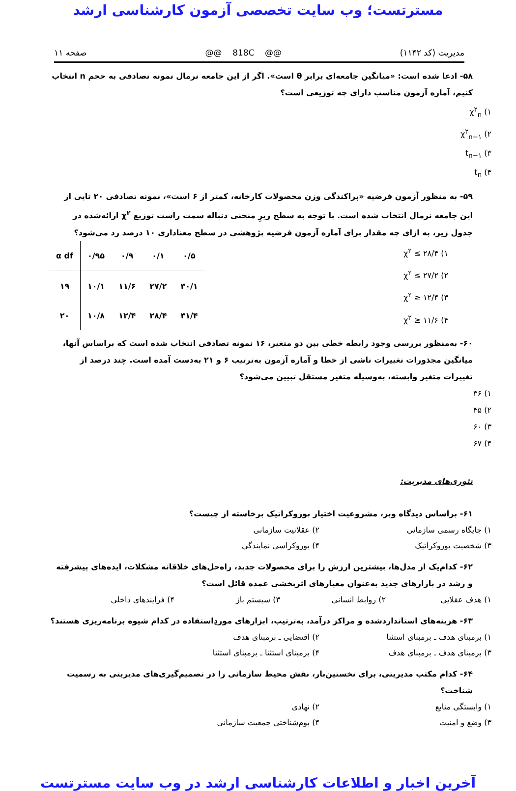مسترتست؛ وب سایت تخصصی آزمون کارشناسی ارشد
مدیریت (کد ۱۱۴۲) @@ 818C @@ صفحه ۱۱
۵۸- ادعا شده است: «میانگین جامعه‌ای برابر θ است». اگر از این جامعه نرمال نمونه تصادفی به حجم n انتخاب کنیم، آماره آزمون مناسب دارای چه توزیعی است؟
۱) χ<sup>۲</sup><sub>n</sub>
۲) χ<sup>۲</sup><sub>n−۱</sub>
۳) t<sub>n−۱</sub>
۴) t<sub>n</sub>
۵۹- به منظور آزمون فرضیه «پراکندگی وزن محصولات کارخانه، کمتر از ۶ است»، نمونه تصادفی ۲۰ تایی از این جامعه نرمال انتخاب شده است. با توجه به سطح زیرِ منحنی دنباله سمت راست توزیع χ<sup>۲</sup> ارائه‌شده در جدول زیر، به ازای چه مقدار برای آماره آزمون فرضیه پژوهشی در سطح معناداری ۱۰ درصد رد می‌شود؟
۱) χ<sup>۲</sup> ≤ ۲۸/۴
۲) χ<sup>۲</sup> ≤ ۲۷/۲
۳) χ<sup>۲</sup> ≥ ۱۲/۴
۴) χ<sup>۲</sup> ≥ ۱۱/۶
| α df | ۰/۹۵ | ۰/۹ | ۰/۱ | ۰/۵ |
| --- | --- | --- | --- | --- |
| ۱۹ | ۱۰/۱ | ۱۱/۶ | ۲۷/۲ | ۳۰/۱ |
| ۲۰ | ۱۰/۸ | ۱۲/۴ | ۲۸/۴ | ۳۱/۴ |
۶۰- به‌منظور بررسی وجود رابطه خطی بین دو متغیر، ۱۶ نمونه تصادفی انتخاب شده است که براساس آنها، میانگین مجذورات تغییرات ناشی از خطا و آماره آزمون به‌ترتیب ۶ و ۲۱ به‌دست آمده است. چند درصد از تغییرات متغیر وابسته، به‌وسیله متغیر مستقل تبیین می‌شود؟
۱) ۳۶
۲) ۴۵
۳) ۶۰
۴) ۶۷
تئوری‌های مدیریت:
۶۱- براساس دیدگاه وبر، مشروعیت اختیار بوروکراتیک برخاسته از چیست؟
۱) جایگاه رسمی سازمانی ۲) عقلانیت سازمانی ۳) شخصیت بوروکراتیک ۴) بوروکراسی نمایندگی
۶۲- کدام‌یک از مدل‌ها، بیشترین ارزش را برای محصولات جدید، راه‌حل‌های خلاقانه مشکلات، ایده‌های پیشرفته و رشد در بازارهای جدید به‌عنوان معیارهای اثربخشی عمده قائل است؟
۱) هدف عقلایی ۲) روابط انسانی ۳) سیستم باز ۴) فرایندهای داخلی
۶۳- هزینه‌های استانداردشده و مراکز درآمد، به‌ترتیب، ابزارهای موردِاستفاده در کدام شیوه برنامه‌ریزی هستند؟
۱) برمبنای هدف ـ برمبنای استثنا ۲) اقتضایی ـ برمبنای هدف ۳) برمبنای هدف ـ برمبنای هدف ۴) برمبنای استثنا ـ برمبنای استثنا
۶۴- کدام مکتب مدیریتی، برای نخستین‌بار، نقش محیط سازمانی را در تصمیم‌گیری‌های مدیریتی به رسمیت شناخت؟
۱) وابستگی منابع ۲) نهادی ۳) وضع و امنیت ۴) بوم‌شناختی جمعیت سازمانی
آخرین اخبار و اطلاعات کارشناسی ارشد در وب سایت مسترتست